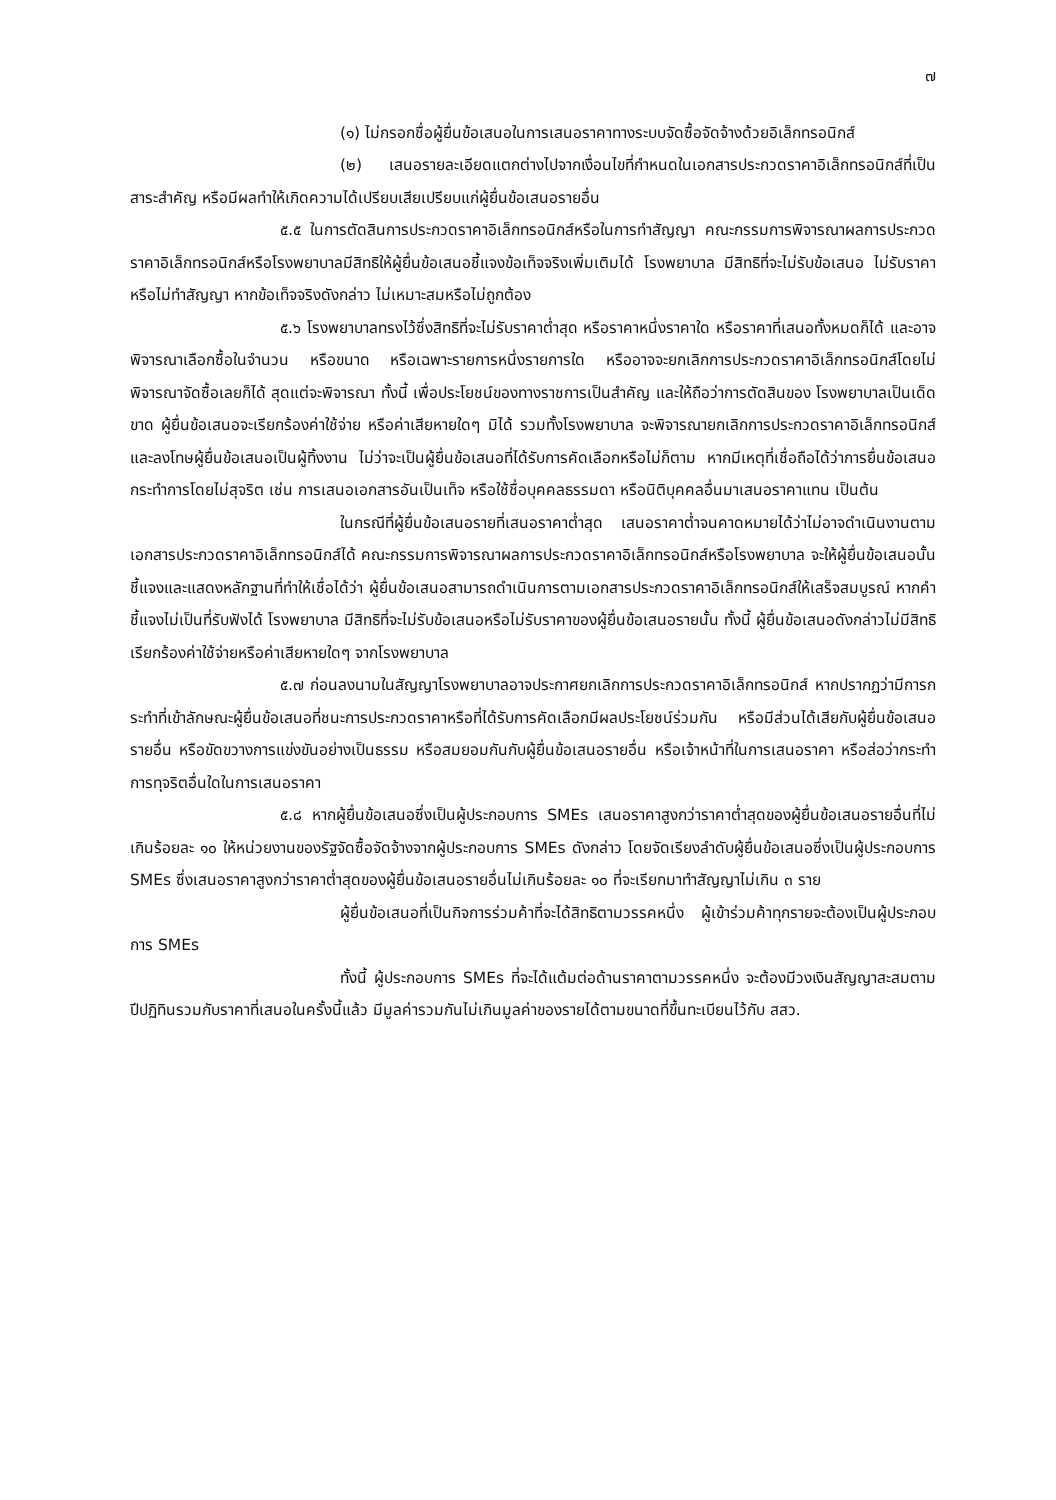๗
(๑) ไม่กรอกชื่อผู้ยื่นข้อเสนอในการเสนอราคาทางระบบจัดซื้อจัดจ้างด้วยอิเล็กทรอนิกส์
(๒) เสนอรายละเอียดแตกต่างไปจากเงื่อนไขที่กำหนดในเอกสารประกวดราคาอิเล็กทรอนิกส์ที่เป็นสาระสำคัญ หรือมีผลทำให้เกิดความได้เปรียบเสียเปรียบแก่ผู้ยื่นข้อเสนอรายอื่น
๕.๕ ในการตัดสินการประกวดราคาอิเล็กทรอนิกส์หรือในการทำสัญญา คณะกรรมการพิจารณาผลการประกวดราคาอิเล็กทรอนิกส์หรือโรงพยาบาลมีสิทธิให้ผู้ยื่นข้อเสนอชี้แจงข้อเท็จจริงเพิ่มเติมได้ โรงพยาบาล มีสิทธิที่จะไม่รับข้อเสนอ ไม่รับราคา หรือไม่ทำสัญญา หากข้อเท็จจริงดังกล่าว ไม่เหมาะสมหรือไม่ถูกต้อง
๕.๖ โรงพยาบาลทรงไว้ซึ่งสิทธิที่จะไม่รับราคาต่ำสุด หรือราคาหนึ่งราคาใด หรือราคาที่เสนอทั้งหมดก็ได้ และอาจพิจารณาเลือกซื้อในจำนวน หรือขนาด หรือเฉพาะรายการหนึ่งรายการใด หรืออาจจะยกเลิกการประกวดราคาอิเล็กทรอนิกส์โดยไม่พิจารณาจัดซื้อเลยก็ได้ สุดแต่จะพิจารณา ทั้งนี้ เพื่อประโยชน์ของทางราชการเป็นสำคัญ และให้ถือว่าการตัดสินของ โรงพยาบาลเป็นเด็ดขาด ผู้ยื่นข้อเสนอจะเรียกร้องค่าใช้จ่าย หรือค่าเสียหายใดๆ มิได้ รวมทั้งโรงพยาบาล จะพิจารณายกเลิกการประกวดราคาอิเล็กทรอนิกส์และลงโทษผู้ยื่นข้อเสนอเป็นผู้ทิ้งงาน ไม่ว่าจะเป็นผู้ยื่นข้อเสนอที่ได้รับการคัดเลือกหรือไม่ก็ตาม หากมีเหตุที่เชื่อถือได้ว่าการยื่นข้อเสนอกระทำการโดยไม่สุจริต เช่น การเสนอเอกสารอันเป็นเท็จ หรือใช้ชื่อบุคคลธรรมดา หรือนิติบุคคลอื่นมาเสนอราคาแทน เป็นต้น
ในกรณีที่ผู้ยื่นข้อเสนอรายที่เสนอราคาต่ำสุด เสนอราคาต่ำจนคาดหมายได้ว่าไม่อาจดำเนินงานตามเอกสารประกวดราคาอิเล็กทรอนิกส์ได้ คณะกรรมการพิจารณาผลการประกวดราคาอิเล็กทรอนิกส์หรือโรงพยาบาล จะให้ผู้ยื่นข้อเสนอนั้นชี้แจงและแสดงหลักฐานที่ทำให้เชื่อได้ว่า ผู้ยื่นข้อเสนอสามารถดำเนินการตามเอกสารประกวดราคาอิเล็กทรอนิกส์ให้เสร็จสมบูรณ์ หากคำชี้แจงไม่เป็นที่รับฟังได้ โรงพยาบาล มีสิทธิที่จะไม่รับข้อเสนอหรือไม่รับราคาของผู้ยื่นข้อเสนอรายนั้น ทั้งนี้ ผู้ยื่นข้อเสนอดังกล่าวไม่มีสิทธิเรียกร้องค่าใช้จ่ายหรือค่าเสียหายใดๆ จากโรงพยาบาล
๕.๗ ก่อนลงนามในสัญญาโรงพยาบาลอาจประกาศยกเลิกการประกวดราคาอิเล็กทรอนิกส์ หากปรากฏว่ามีการกระทำที่เข้าลักษณะผู้ยื่นข้อเสนอที่ชนะการประกวดราคาหรือที่ได้รับการคัดเลือกมีผลประโยชน์ร่วมกัน หรือมีส่วนได้เสียกับผู้ยื่นข้อเสนอรายอื่น หรือขัดขวางการแข่งขันอย่างเป็นธรรม หรือสมยอมกันกับผู้ยื่นข้อเสนอรายอื่น หรือเจ้าหน้าที่ในการเสนอราคา หรือส่อว่ากระทำการทุจริตอื่นใดในการเสนอราคา
๕.๘ หากผู้ยื่นข้อเสนอซึ่งเป็นผู้ประกอบการ SMEs เสนอราคาสูงกว่าราคาต่ำสุดของผู้ยื่นข้อเสนอรายอื่นที่ไม่เกินร้อยละ ๑๐ ให้หน่วยงานของรัฐจัดซื้อจัดจ้างจากผู้ประกอบการ SMEs ดังกล่าว โดยจัดเรียงลำดับผู้ยื่นข้อเสนอซึ่งเป็นผู้ประกอบการ SMEs ซึ่งเสนอราคาสูงกว่าราคาต่ำสุดของผู้ยื่นข้อเสนอรายอื่นไม่เกินร้อยละ ๑๐ ที่จะเรียกมาทำสัญญาไม่เกิน ๓ ราย
ผู้ยื่นข้อเสนอที่เป็นกิจการร่วมค้าที่จะได้สิทธิตามวรรคหนึ่ง ผู้เข้าร่วมค้าทุกรายจะต้องเป็นผู้ประกอบการ SMEs
ทั้งนี้ ผู้ประกอบการ SMEs ที่จะได้แต้มต่อด้านราคาตามวรรคหนึ่ง จะต้องมีวงเงินสัญญาสะสมตามปีปฏิทินรวมกับราคาที่เสนอในครั้งนี้แล้ว มีมูลค่ารวมกันไม่เกินมูลค่าของรายได้ตามขนาดที่ขึ้นทะเบียนไว้กับ สสว.